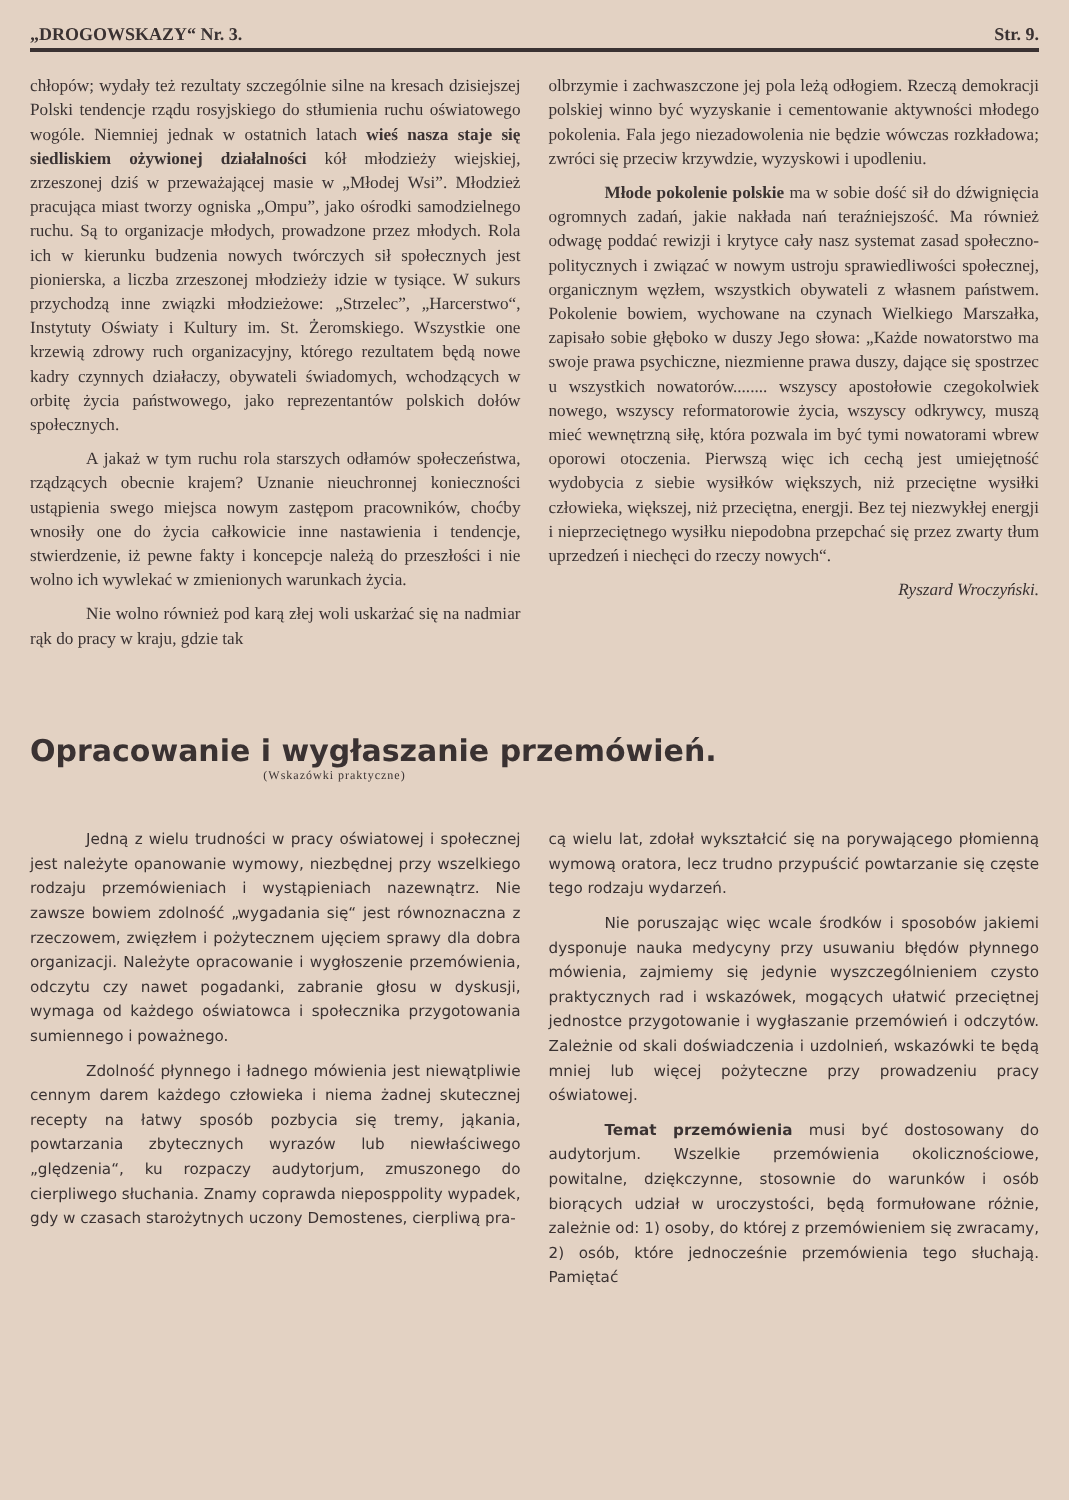„DROGOWSKAZY“ Nr. 3. Str. 9.
chłopów; wydały też rezultaty szczególnie silne na kresach dzisiejszej Polski tendencje rządu rosyjskiego do stłumienia ruchu oświatowego wogóle. Niemniej jednak w ostatnich latach wieś nasza staje się siedliskiem ożywionej działalności kół młodzieży wiejskiej, zrzeszonej dziś w przeważającej masie w „Młodej Wsi”. Młodzież pracująca miast tworzy ogniska „Ompu”, jako ośrodki samodzielnego ruchu. Są to organizacje młodych, prowadzone przez młodych. Rola ich w kierunku budzenia nowych twórczych sił społecznych jest pionierska, a liczba zrzeszonej młodzieży idzie w tysiące. W sukurs przychodzą inne związki młodzieżowe: „Strzelec”, „Harcerstwo“, Instytuty Oświaty i Kultury im. St. Żeromskiego. Wszystkie one krzewią zdrowy ruch organizacyjny, którego rezultatem będą nowe kadry czynnych działaczy, obywateli świadomych, wchodzących w orbitę życia państwowego, jako reprezentantów polskich dołów społecznych.
A jakaż w tym ruchu rola starszych odłamów społeczeństwa, rządzących obecnie krajem? Uznanie nieuchronnej konieczności ustąpienia swego miejsca nowym zastępom pracowników, choćby wnosiły one do życia całkowicie inne nastawienia i tendencje, stwierdzenie, iż pewne fakty i koncepcje należą do przeszłości i nie wolno ich wywlekać w zmienionych warunkach życia.
Nie wolno również pod karą złej woli uskarżać się na nadmiar rąk do pracy w kraju, gdzie tak
olbrzymie i zachwaszczone jej pola leżą odłogiem. Rzeczą demokracji polskiej winno być wyzyskanie i cementowanie aktywności młodego pokolenia. Fala jego niezadowolenia nie będzie wówczas rozkładowa; zwróci się przeciw krzywdzie, wyzyskowi i upodleniu.
Młode pokolenie polskie ma w sobie dość sił do dźwignięcia ogromnych zadań, jakie nakłada nań teraźniejszość. Ma również odwagę poddać rewizji i krytyce cały nasz systemat zasad społeczno-politycznych i związać w nowym ustroju sprawiedliwości społecznej, organicznym węzłem, wszystkich obywateli z własnem państwem. Pokolenie bowiem, wychowane na czynach Wielkiego Marszałka, zapisało sobie głęboko w duszy Jego słowa: „Każde nowatorstwo ma swoje prawa psychiczne, niezmienne prawa duszy, dające się spostrzec u wszystkich nowatorów........ wszyscy apostołowie czegokolwiek nowego, wszyscy reformatorowie życia, wszyscy odkrywcy, muszą mieć wewnętrzną siłę, która pozwala im być tymi nowatorami wbrew oporowi otoczenia. Pierwszą więc ich cechą jest umiejętność wydobycia z siebie wysiłków większych, niż przeciętne wysiłki człowieka, większej, niż przeciętna, energji. Bez tej niezwykłej energji i nieprzeciętnego wysiłku niepodobna przepchać się przez zwarty tłum uprzedzeń i niechęci do rzeczy nowych“.
Ryszard Wroczyński.
Opracowanie i wygłaszanie przemówień.
(Wskazówki praktyczne)
Jedną z wielu trudności w pracy oświatowej i społecznej jest należyte opanowanie wymowy, niezbędnej przy wszelkiego rodzaju przemówieniach i wystąpieniach nazewnątrz. Nie zawsze bowiem zdolność „wygadania się“ jest równoznaczna z rzeczowem, zwięzłem i pożytecznem ujęciem sprawy dla dobra organizacji. Należyte opracowanie i wygłoszenie przemówienia, odczytu czy nawet pogadanki, zabranie głosu w dyskusji, wymaga od każdego oświatowca i społecznika przygotowania sumiennego i poważnego.
Zdolność płynnego i ładnego mówienia jest niewątpliwie cennym darem każdego człowieka i niema żadnej skutecznej recepty na łatwy sposób pozbycia się tremy, jąkania, powtarzania zbytecznych wyrazów lub niewłaściwego „ględzenia“, ku rozpaczy audytorjum, zmuszonego do cierpliwego słuchania. Znamy coprawda nieposppolity wypadek, gdy w czasach starożytnych uczony Demostenes, cierpliwą pra-
cą wielu lat, zdołał wykształcić się na porywającego płomienną wymową oratora, lecz trudno przypuścić powtarzanie się częste tego rodzaju wydarzeń.
Nie poruszając więc wcale środków i sposobów jakiemi dysponuje nauka medycyny przy usuwaniu błędów płynnego mówienia, zajmiemy się jedynie wyszczególnieniem czysto praktycznych rad i wskazówek, mogących ułatwić przeciętnej jednostce przygotowanie i wygłaszanie przemówień i odczytów. Zależnie od skali doświadczenia i uzdolnień, wskazówki te będą mniej lub więcej pożyteczne przy prowadzeniu pracy oświatowej.
Temat przemówienia musi być dostosowany do audytorjum. Wszelkie przemówienia okolicznościowe, powitalne, dziękczynne, stosownie do warunków i osób biorących udział w uroczystości, będą formułowane różnie, zależnie od: 1) osoby, do której z przemówieniem się zwracamy, 2) osób, które jednocześnie przemówienia tego słuchają. Pamiętać